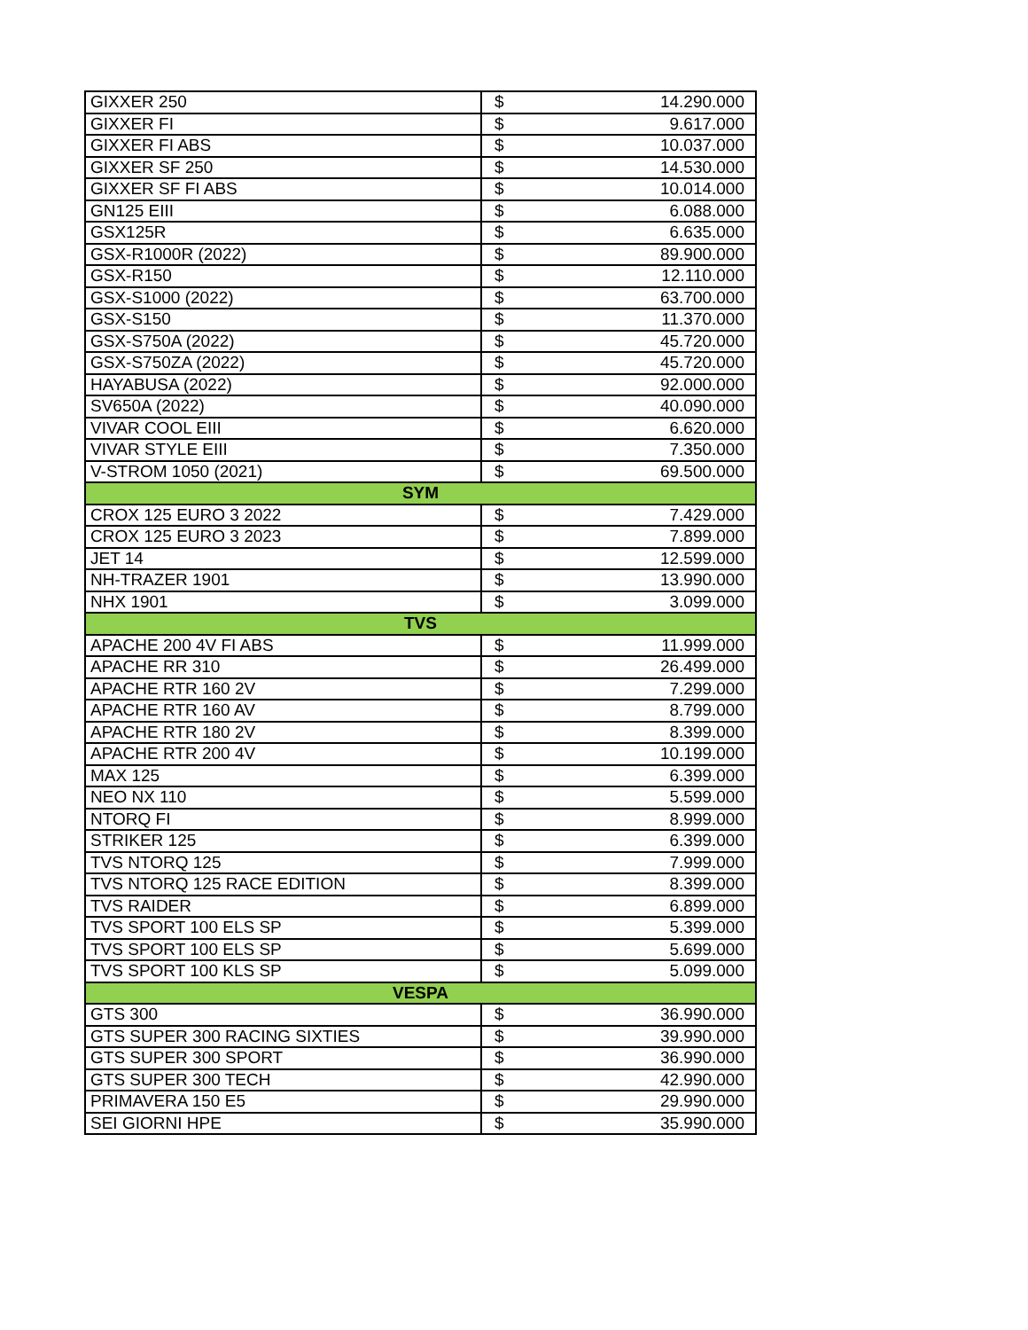| GIXXER 250 | $ | 14.290.000 |
| GIXXER FI | $ | 9.617.000 |
| GIXXER FI ABS | $ | 10.037.000 |
| GIXXER SF 250 | $ | 14.530.000 |
| GIXXER SF FI ABS | $ | 10.014.000 |
| GN125 EIII | $ | 6.088.000 |
| GSX125R | $ | 6.635.000 |
| GSX-R1000R (2022) | $ | 89.900.000 |
| GSX-R150 | $ | 12.110.000 |
| GSX-S1000 (2022) | $ | 63.700.000 |
| GSX-S150 | $ | 11.370.000 |
| GSX-S750A (2022) | $ | 45.720.000 |
| GSX-S750ZA (2022) | $ | 45.720.000 |
| HAYABUSA (2022) | $ | 92.000.000 |
| SV650A (2022) | $ | 40.090.000 |
| VIVAR COOL EIII | $ | 6.620.000 |
| VIVAR STYLE EIII | $ | 7.350.000 |
| V-STROM 1050 (2021) | $ | 69.500.000 |
| SYM | | |
| CROX 125 EURO 3 2022 | $ | 7.429.000 |
| CROX 125 EURO 3 2023 | $ | 7.899.000 |
| JET 14 | $ | 12.599.000 |
| NH-TRAZER 1901 | $ | 13.990.000 |
| NHX 1901 | $ | 3.099.000 |
| TVS | | |
| APACHE 200 4V FI ABS | $ | 11.999.000 |
| APACHE RR 310 | $ | 26.499.000 |
| APACHE RTR 160 2V | $ | 7.299.000 |
| APACHE RTR 160 AV | $ | 8.799.000 |
| APACHE RTR 180 2V | $ | 8.399.000 |
| APACHE RTR 200 4V | $ | 10.199.000 |
| MAX 125 | $ | 6.399.000 |
| NEO NX 110 | $ | 5.599.000 |
| NTORQ FI | $ | 8.999.000 |
| STRIKER 125 | $ | 6.399.000 |
| TVS NTORQ 125 | $ | 7.999.000 |
| TVS NTORQ 125 RACE EDITION | $ | 8.399.000 |
| TVS RAIDER | $ | 6.899.000 |
| TVS SPORT 100 ELS SP | $ | 5.399.000 |
| TVS SPORT 100 ELS SP | $ | 5.699.000 |
| TVS SPORT 100 KLS SP | $ | 5.099.000 |
| VESPA | | |
| GTS 300 | $ | 36.990.000 |
| GTS SUPER 300 RACING SIXTIES | $ | 39.990.000 |
| GTS SUPER 300 SPORT | $ | 36.990.000 |
| GTS SUPER 300 TECH | $ | 42.990.000 |
| PRIMAVERA 150 E5 | $ | 29.990.000 |
| SEI GIORNI HPE | $ | 35.990.000 |